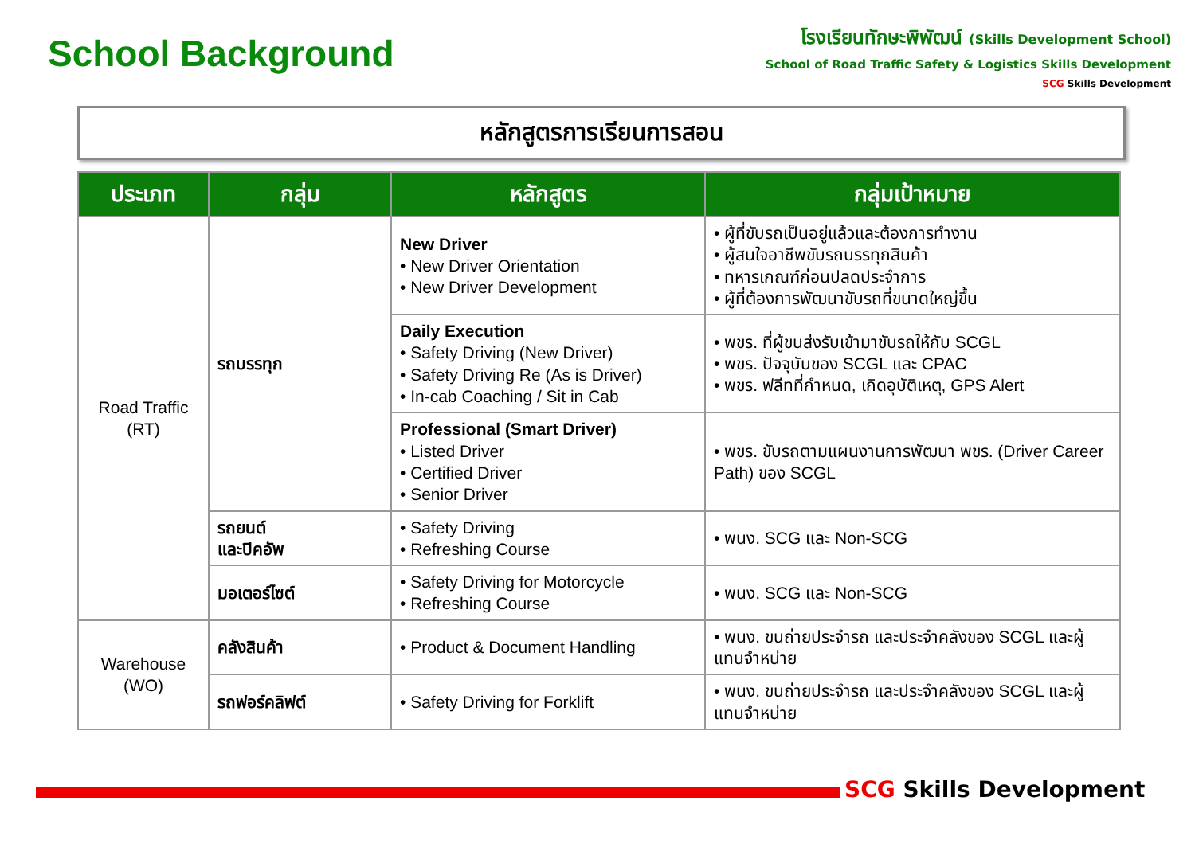School Background
โรงเรียนทักษะพิพัฒน์ (Skills Development School)
School of Road Traffic Safety & Logistics Skills Development
SCG Skills Development
หลักสูตรการเรียนการสอน
| ประเภท | กลุ่ม | หลักสูตร | กลุ่มเป้าหมาย |
| --- | --- | --- | --- |
| Road Traffic (RT) | รถบรรทุก | New Driver • New Driver Orientation • New Driver Development | • ผู้ที่ขับรถเป็นอยู่แล้วและต้องการทำงาน • ผู้สนใจอาชีพขับรถบรรทุกสินค้า • ทหารเกณฑ์ก่อนปลดประจำการ • ผู้ที่ต้องการพัฒนาขับรถที่ขนาดใหญ่ขึ้น |
| | | Daily Execution • Safety Driving (New Driver) • Safety Driving Re (As is Driver) • In-cab Coaching / Sit in Cab | • พขร. ที่ผู้ขนส่งรับเข้ามาขับรถให้กับ SCGL • พขร. ปัจจุบันของ SCGL และ CPAC • พขร. ฟลีทที่กำหนด, เกิดอุบัติเหตุ, GPS Alert |
| | | Professional (Smart Driver) • Listed Driver • Certified Driver • Senior Driver | • พขร. ขับรถตามแผนงานการพัฒนา พขร. (Driver Career Path) ของ SCGL |
| | รถยนต์ และปิคอัพ | • Safety Driving • Refreshing Course | • พนง. SCG และ Non-SCG |
| | มอเตอร์ไซต์ | • Safety Driving for Motorcycle • Refreshing Course | • พนง. SCG และ Non-SCG |
| Warehouse (WO) | คลังสินค้า | • Product & Document Handling | • พนง. ขนถ่ายประจำรถ และประจำคลังของ SCGL และผู้แทนจำหน่าย |
| | รถฟอร์คลิฟต์ | • Safety Driving for Forklift | • พนง. ขนถ่ายประจำรถ และประจำคลังของ SCGL และผู้แทนจำหน่าย |
SCG Skills Development